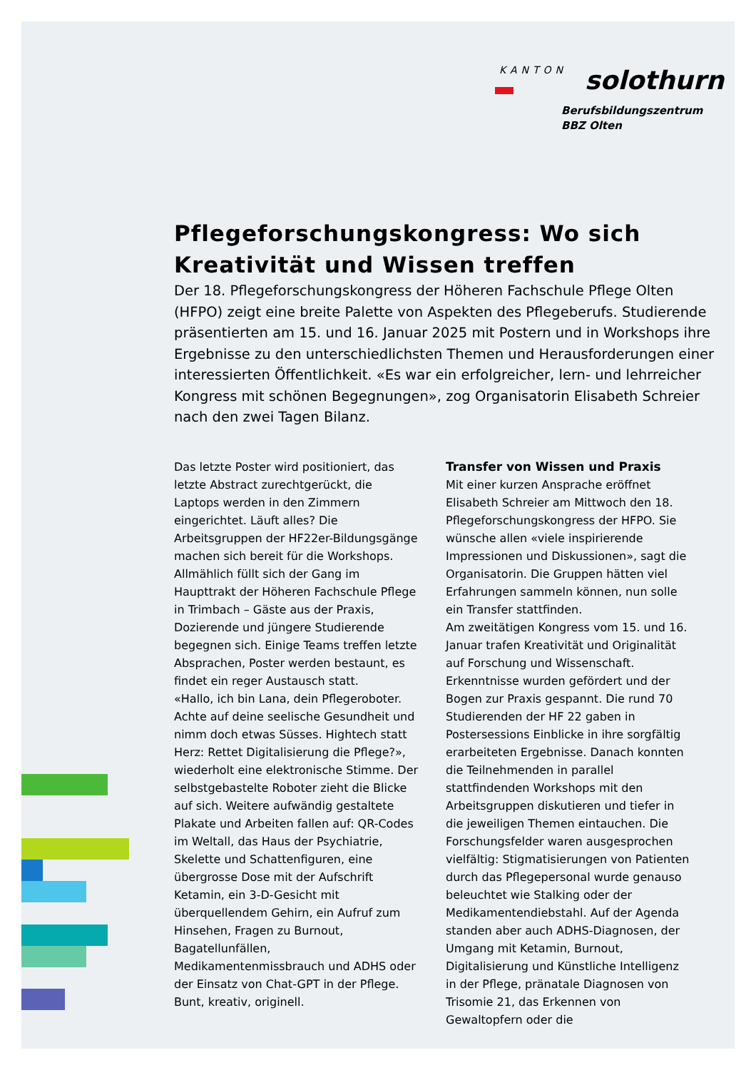KANTON
solothurn
Berufsbildungszentrum
BBZ Olten
Pflegeforschungskongress: Wo sich Kreativität und Wissen treffen
Der 18. Pflegeforschungskongress der Höheren Fachschule Pflege Olten (HFPO) zeigt eine breite Palette von Aspekten des Pflegeberufs. Studierende präsentierten am 15. und 16. Januar 2025 mit Postern und in Workshops ihre Ergebnisse zu den unterschiedlichsten Themen und Herausforderungen einer interessierten Öffentlichkeit. «Es war ein erfolgreicher, lern- und lehrreicher Kongress mit schönen Begegnungen», zog Organisatorin Elisabeth Schreier nach den zwei Tagen Bilanz.
Das letzte Poster wird positioniert, das letzte Abstract zurechtgerückt, die Laptops werden in den Zimmern eingerichtet. Läuft alles? Die Arbeitsgruppen der HF22er-Bildungsgänge machen sich bereit für die Workshops. Allmählich füllt sich der Gang im Haupttrakt der Höheren Fachschule Pflege in Trimbach – Gäste aus der Praxis, Dozierende und jüngere Studierende begegnen sich. Einige Teams treffen letzte Absprachen, Poster werden bestaunt, es findet ein reger Austausch statt.
«Hallo, ich bin Lana, dein Pflegeroboter. Achte auf deine seelische Gesundheit und nimm doch etwas Süsses. Hightech statt Herz: Rettet Digitalisierung die Pflege?», wiederholt eine elektronische Stimme. Der selbstgebastelte Roboter zieht die Blicke auf sich. Weitere aufwändig gestaltete Plakate und Arbeiten fallen auf: QR-Codes im Weltall, das Haus der Psychiatrie, Skelette und Schattenfiguren, eine übergrosse Dose mit der Aufschrift Ketamin, ein 3-D-Gesicht mit überquellendem Gehirn, ein Aufruf zum Hinsehen, Fragen zu Burnout, Bagatellunfällen, Medikamentenmissbrauch und ADHS oder der Einsatz von Chat-GPT in der Pflege. Bunt, kreativ, originell.
Transfer von Wissen und Praxis
Mit einer kurzen Ansprache eröffnet Elisabeth Schreier am Mittwoch den 18. Pflegeforschungskongress der HFPO. Sie wünsche allen «viele inspirierende Impressionen und Diskussionen», sagt die Organisatorin. Die Gruppen hätten viel Erfahrungen sammeln können, nun solle ein Transfer stattfinden.
Am zweitätigen Kongress vom 15. und 16. Januar trafen Kreativität und Originalität auf Forschung und Wissenschaft. Erkenntnisse wurden gefördert und der Bogen zur Praxis gespannt. Die rund 70 Studierenden der HF 22 gaben in Postersessions Einblicke in ihre sorgfältig erarbeiteten Ergebnisse. Danach konnten die Teilnehmenden in parallel stattfindenden Workshops mit den Arbeitsgruppen diskutieren und tiefer in die jeweiligen Themen eintauchen. Die Forschungsfelder waren ausgesprochen vielfältig: Stigmatisierungen von Patienten durch das Pflegepersonal wurde genauso beleuchtet wie Stalking oder der Medikamentendiebstahl. Auf der Agenda standen aber auch ADHS-Diagnosen, der Umgang mit Ketamin, Burnout, Digitalisierung und Künstliche Intelligenz in der Pflege, pränatale Diagnosen von Trisomie 21, das Erkennen von Gewaltopfern oder die